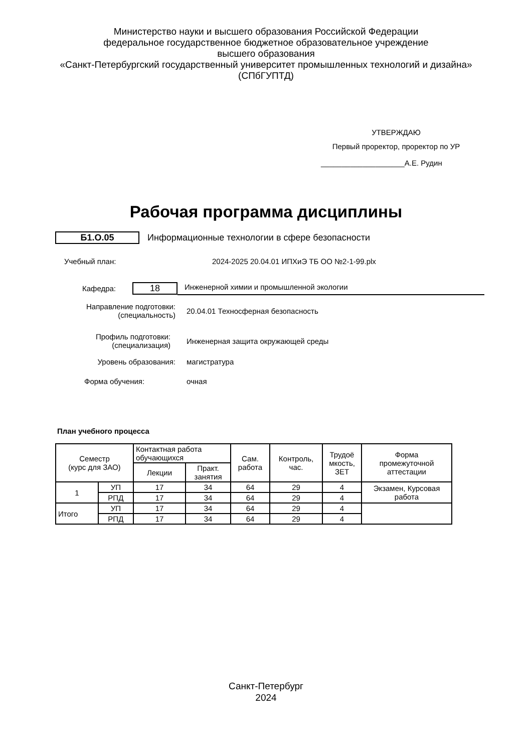Министерство науки и высшего образования Российской Федерации
федеральное государственное бюджетное образовательное учреждение
высшего образования
«Санкт-Петербургский государственный университет промышленных технологий и дизайна»
(СПбГУПТД)
УТВЕРЖДАЮ
Первый проректор, проректор по УР
____________________А.Е. Рудин
Рабочая программа дисциплины
Б1.О.05 Информационные технологии в сфере безопасности
Учебный план: 2024-2025 20.04.01 ИПХиЭ ТБ ОО №2-1-99.plx
Кафедра: 18 Инженерной химии и промышленной экологии
Направление подготовки:
(специальность) 20.04.01 Техносферная безопасность
Профиль подготовки:
(специализация) Инженерная защита окружающей среды
Уровень образования: магистратура
Форма обучения: очная
План учебного процесса
| Семестр (курс для ЗАО) | | Контактная работа обучающихся | | Сам. работа | Контроль, час. | Трудоё мкость, ЗЕТ | Форма промежуточной аттестации |
| --- | --- | --- | --- | --- | --- | --- | --- |
| | | Лекции | Практ. занятия | | | | |
| 1 | УП | 17 | 34 | 64 | 29 | 4 | Экзамен, Курсовая работа |
| | РПД | 17 | 34 | 64 | 29 | 4 | |
| Итого | УП | 17 | 34 | 64 | 29 | 4 | |
| | РПД | 17 | 34 | 64 | 29 | 4 | |
Санкт-Петербург
2024